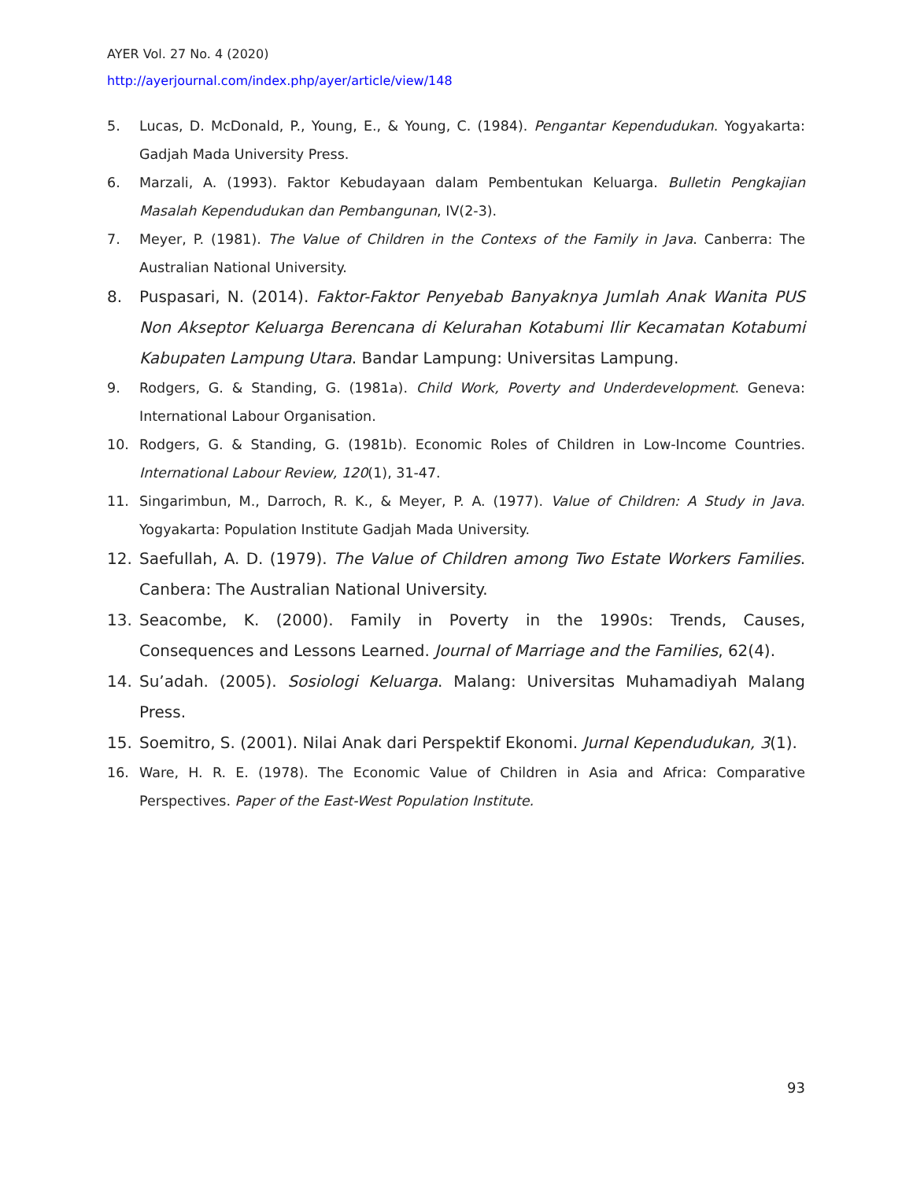AYER Vol. 27 No. 4 (2020)
http://ayerjournal.com/index.php/ayer/article/view/148
5. Lucas, D. McDonald, P., Young, E., & Young, C. (1984). Pengantar Kependudukan. Yogyakarta: Gadjah Mada University Press.
6. Marzali, A. (1993). Faktor Kebudayaan dalam Pembentukan Keluarga. Bulletin Pengkajian Masalah Kependudukan dan Pembangunan, IV(2-3).
7. Meyer, P. (1981). The Value of Children in the Contexs of the Family in Java. Canberra: The Australian National University.
8. Puspasari, N. (2014). Faktor-Faktor Penyebab Banyaknya Jumlah Anak Wanita PUS Non Akseptor Keluarga Berencana di Kelurahan Kotabumi Ilir Kecamatan Kotabumi Kabupaten Lampung Utara. Bandar Lampung: Universitas Lampung.
9. Rodgers, G. & Standing, G. (1981a). Child Work, Poverty and Underdevelopment. Geneva: International Labour Organisation.
10. Rodgers, G. & Standing, G. (1981b). Economic Roles of Children in Low-Income Countries. International Labour Review, 120(1), 31-47.
11. Singarimbun, M., Darroch, R. K., & Meyer, P. A. (1977). Value of Children: A Study in Java. Yogyakarta: Population Institute Gadjah Mada University.
12. Saefullah, A. D. (1979). The Value of Children among Two Estate Workers Families. Canbera: The Australian National University.
13. Seacombe, K. (2000). Family in Poverty in the 1990s: Trends, Causes, Consequences and Lessons Learned. Journal of Marriage and the Families, 62(4).
14. Su’adah. (2005). Sosiologi Keluarga. Malang: Universitas Muhamadiyah Malang Press.
15. Soemitro, S. (2001). Nilai Anak dari Perspektif Ekonomi. Jurnal Kependudukan, 3(1).
16. Ware, H. R. E. (1978). The Economic Value of Children in Asia and Africa: Comparative Perspectives. Paper of the East-West Population Institute.
93